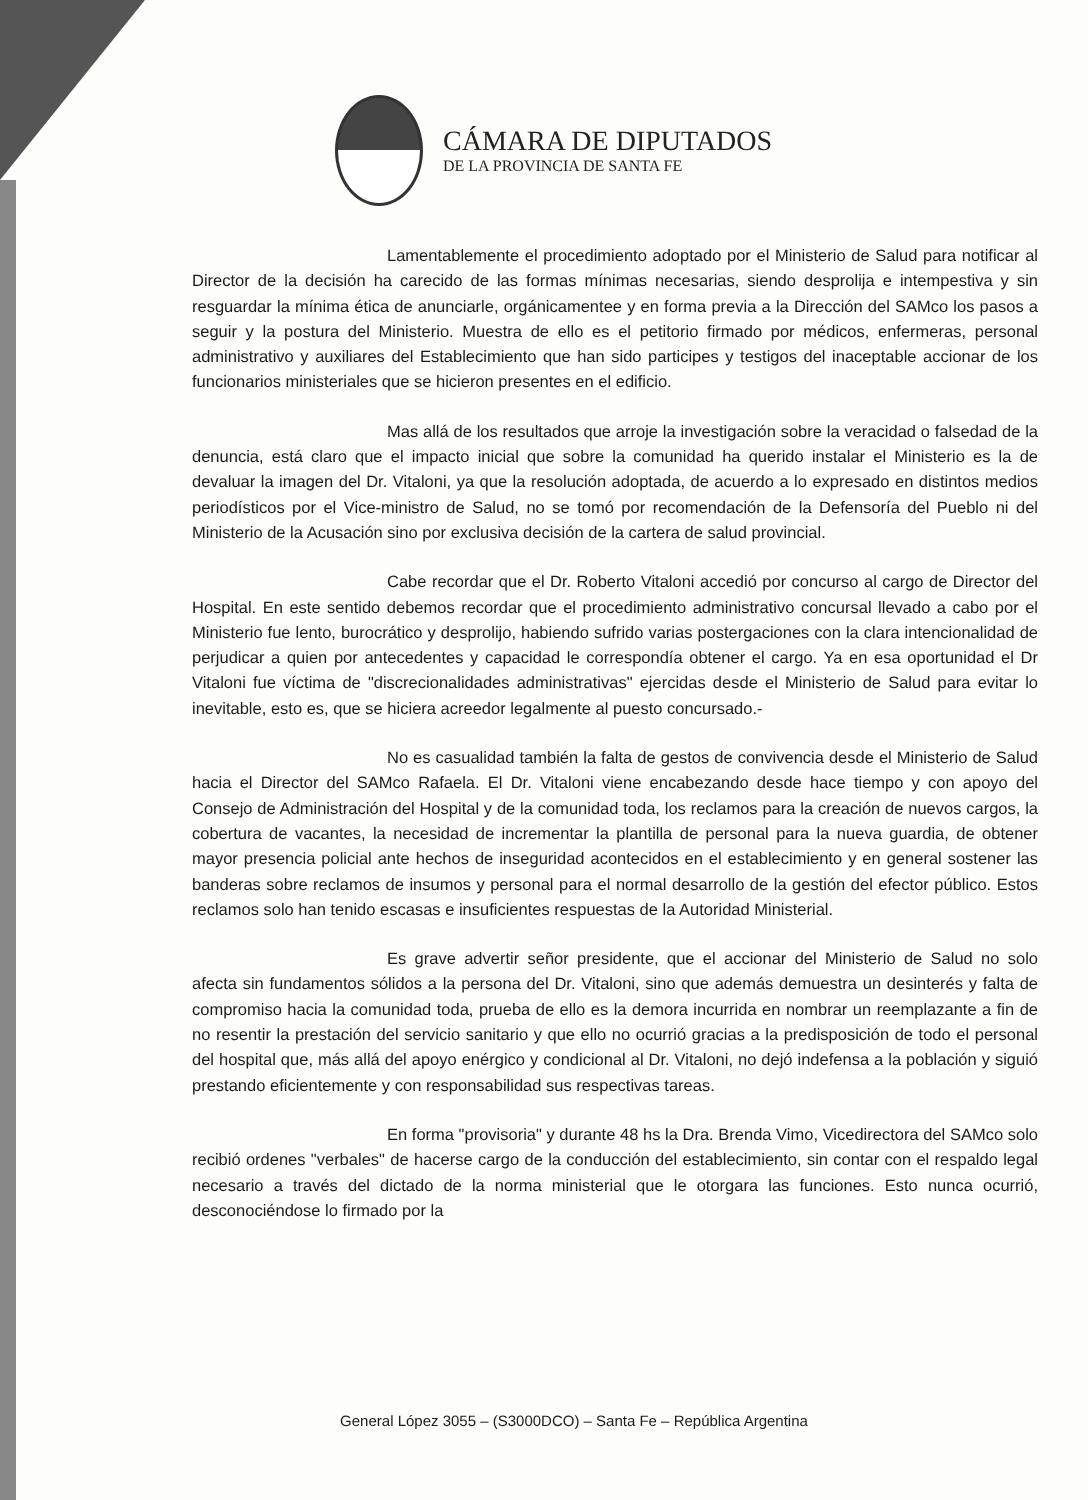CÁMARA DE DIPUTADOS
DE LA PROVINCIA DE SANTA FE
Lamentablemente el procedimiento adoptado por el Ministerio de Salud para notificar al Director de la decisión ha carecido de las formas mínimas necesarias, siendo desprolija e intempestiva y sin resguardar la mínima ética de anunciarle, orgánicamentee y en forma previa a la Dirección del SAMco los pasos a seguir y la postura del Ministerio. Muestra de ello es el petitorio firmado por médicos, enfermeras, personal administrativo y auxiliares del Establecimiento que han sido participes y testigos del inaceptable accionar de los funcionarios ministeriales que se hicieron presentes en el edificio.
Mas allá de los resultados que arroje la investigación sobre la veracidad o falsedad de la denuncia, está claro que el impacto inicial que sobre la comunidad ha querido instalar el Ministerio es la de devaluar la imagen del Dr. Vitaloni, ya que la resolución adoptada, de acuerdo a lo expresado en distintos medios periodísticos por el Vice-ministro de Salud, no se tomó por recomendación de la Defensoría del Pueblo ni del Ministerio de la Acusación sino por exclusiva decisión de la cartera de salud provincial.
Cabe recordar que el Dr. Roberto Vitaloni accedió por concurso al cargo de Director del Hospital. En este sentido debemos recordar que el procedimiento administrativo concursal llevado a cabo por el Ministerio fue lento, burocrático y desprolijo, habiendo sufrido varias postergaciones con la clara intencionalidad de perjudicar a quien por antecedentes y capacidad le correspondía obtener el cargo. Ya en esa oportunidad el Dr Vitaloni fue víctima de "discrecionalidades administrativas" ejercidas desde el Ministerio de Salud para evitar lo inevitable, esto es, que se hiciera acreedor legalmente al puesto concursado.-
No es casualidad también la falta de gestos de convivencia desde el Ministerio de Salud hacia el Director del SAMco Rafaela. El Dr. Vitaloni viene encabezando desde hace tiempo y con apoyo del Consejo de Administración del Hospital y de la comunidad toda, los reclamos para la creación de nuevos cargos, la cobertura de vacantes, la necesidad de incrementar la plantilla de personal para la nueva guardia, de obtener mayor presencia policial ante hechos de inseguridad acontecidos en el establecimiento y en general sostener las banderas sobre reclamos de insumos y personal para el normal desarrollo de la gestión del efector público. Estos reclamos solo han tenido escasas e insuficientes respuestas de la Autoridad Ministerial.
Es grave advertir señor presidente, que el accionar del Ministerio de Salud no solo afecta sin fundamentos sólidos a la persona del Dr. Vitaloni, sino que además demuestra un desinterés y falta de compromiso hacia la comunidad toda, prueba de ello es la demora incurrida en nombrar un reemplazante a fin de no resentir la prestación del servicio sanitario y que ello no ocurrió gracias a la predisposición de todo el personal del hospital que, más allá del apoyo enérgico y condicional al Dr. Vitaloni, no dejó indefensa a la población y siguió prestando eficientemente y con responsabilidad sus respectivas tareas.
En forma "provisoria" y durante 48 hs la Dra. Brenda Vimo, Vicedirectora del SAMco solo recibió ordenes "verbales" de hacerse cargo de la conducción del establecimiento, sin contar con el respaldo legal necesario a través del dictado de la norma ministerial que le otorgara las funciones. Esto nunca ocurrió, desconociéndose lo firmado por la
General López 3055 – (S3000DCO) – Santa Fe – República Argentina